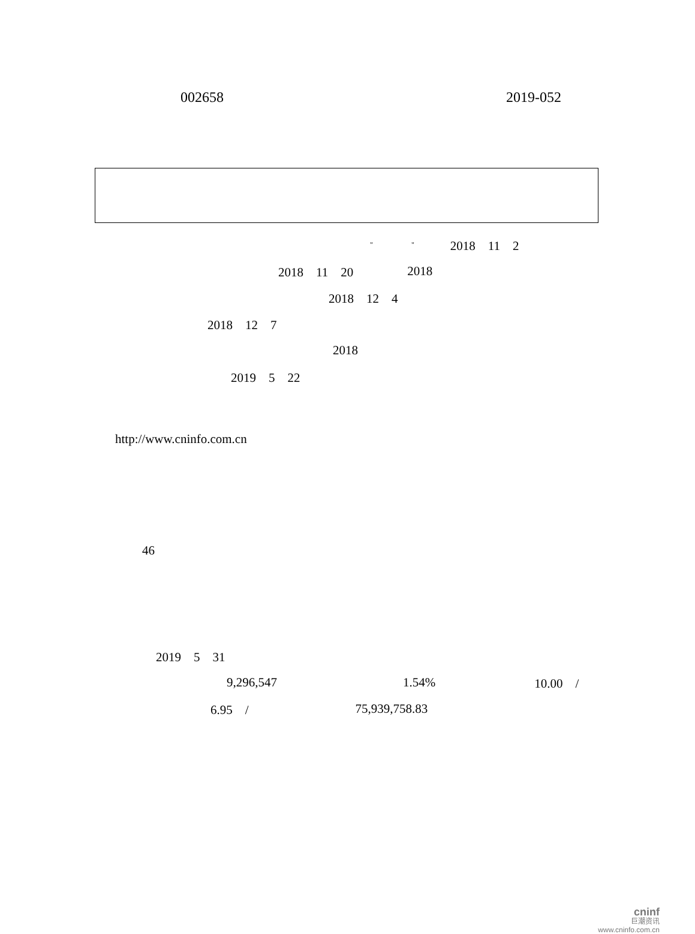002658 2019-052
" " 2018　11　2
2018　11　20 2018
2018　12　4
2018　12　7
2018
2019　5　22
http://www.cninfo.com.cn
46
2019　5　31
9,296,547 1.54% 10.00　/
6.95　/ 75,939,758.83
cninf
巨潮资讯
www.cninfo.com.cn